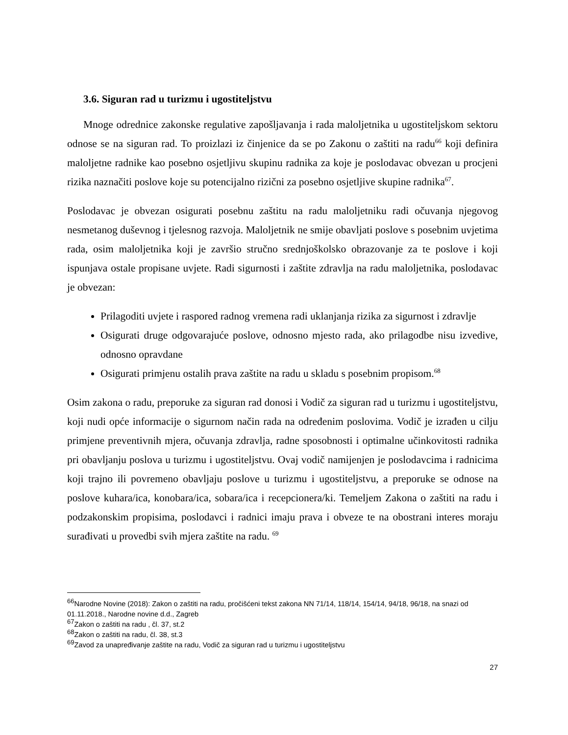3.6. Siguran rad u turizmu i ugostiteljstvu
Mnoge odrednice zakonske regulative zapošljavanja i rada maloljetnika u ugostiteljskom sektoru odnose se na siguran rad. To proizlazi iz činjenice da se po Zakonu o zaštiti na radu<sup>66</sup> koji definira maloljetne radnike kao posebno osjetljivu skupinu radnika za koje je poslodavac obvezan u procjeni rizika naznačiti poslove koje su potencijalno rizični za posebno osjetljive skupine radnika<sup>67</sup>.
Poslodavac je obvezan osigurati posebnu zaštitu na radu maloljetniku radi očuvanja njegovog nesmetanog duševnog i tjelesnog razvoja. Maloljetnik ne smije obavljati poslove s posebnim uvjetima rada, osim maloljetnika koji je završio stručno srednjoškolsko obrazovanje za te poslove i koji ispunjava ostale propisane uvjete. Radi sigurnosti i zaštite zdravlja na radu maloljetnika, poslodavac je obvezan:
Prilagoditi uvjete i raspored radnog vremena radi uklanjanja rizika za sigurnost i zdravlje
Osigurati druge odgovarajuće poslove, odnosno mjesto rada, ako prilagodbe nisu izvedive, odnosno opravdane
Osigurati primjenu ostalih prava zaštite na radu u skladu s posebnim propisom.<sup>68</sup>
Osim zakona o radu, preporuke za siguran rad donosi i Vodič za siguran rad u turizmu i ugostiteljstvu, koji nudi opće informacije o sigurnom način rada na određenim poslovima. Vodič je izrađen u cilju primjene preventivnih mjera, očuvanja zdravlja, radne sposobnosti i optimalne učinkovitosti radnika pri obavljanju poslova u turizmu i ugostiteljstvu. Ovaj vodič namijenjen je poslodavcima i radnicima koji trajno ili povremeno obavljaju poslove u turizmu i ugostiteljstvu, a preporuke se odnose na poslove kuhara/ica, konobara/ica, sobara/ica i recepcionera/ki. Temeljem Zakona o zaštiti na radu i podzakonskim propisima, poslodavci i radnici imaju prava i obveze te na obostrani interes moraju surađivati u provedbi svih mjera zaštite na radu. <sup>69</sup>
<sup>66</sup> Narodne Novine (2018): Zakon o zaštiti na radu, pročišćeni tekst zakona NN 71/14, 118/14, 154/14, 94/18, 96/18, na snazi od 01.11.2018., Narodne novine d.d., Zagreb
<sup>67</sup> Zakon o zaštiti na radu , čl. 37, st.2
<sup>68</sup> Zakon o zaštiti na radu, čl. 38, st.3
<sup>69</sup> Zavod za unapređivanje zaštite na radu, Vodič za siguran rad u turizmu i ugostiteljstvu
27